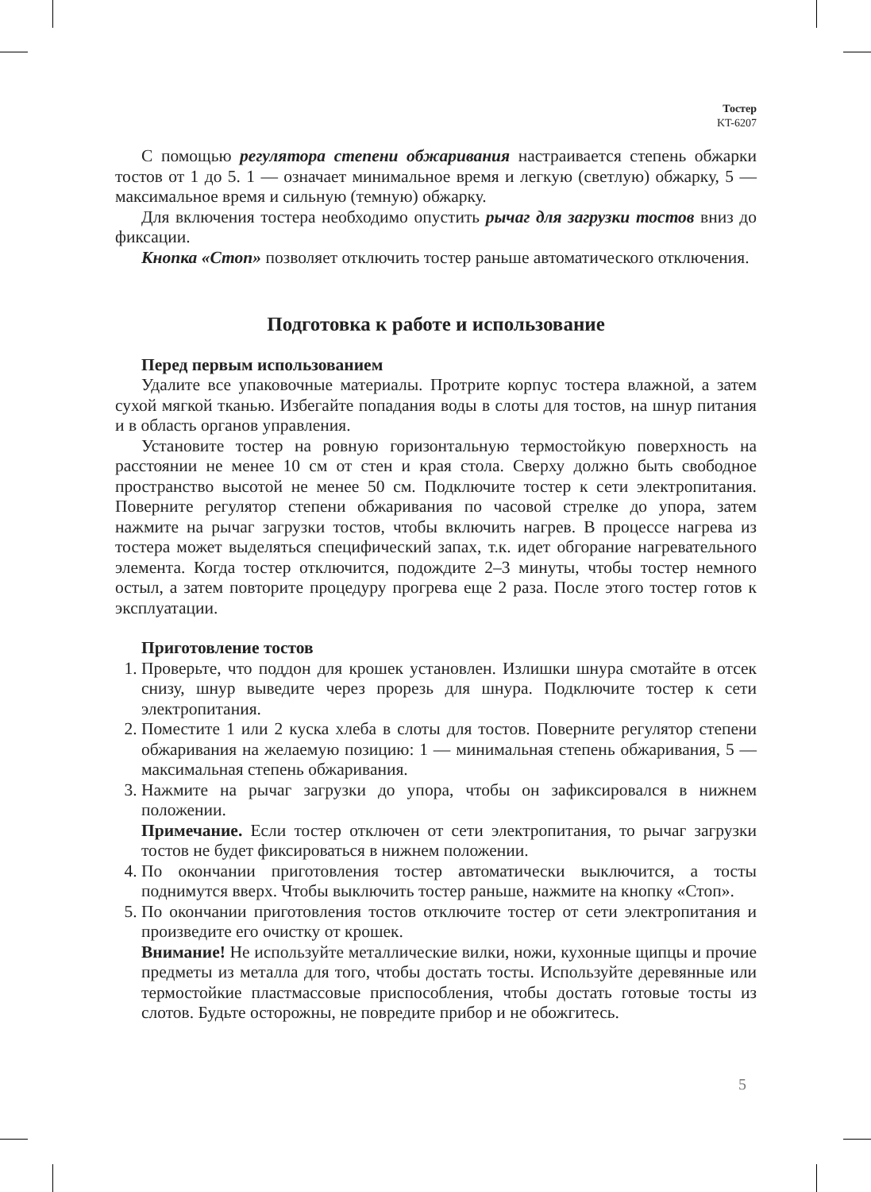Тостер
KT-6207
С помощью регулятора степени обжаривания настраивается степень обжарки тостов от 1 до 5. 1 — означает минимальное время и легкую (светлую) обжарку, 5 — максимальное время и сильную (темную) обжарку.
Для включения тостера необходимо опустить рычаг для загрузки тостов вниз до фиксации.
Кнопка «Стоп» позволяет отключить тостер раньше автоматического отключения.
Подготовка к работе и использование
Перед первым использованием
Удалите все упаковочные материалы. Протрите корпус тостера влажной, а затем сухой мягкой тканью. Избегайте попадания воды в слоты для тостов, на шнур питания и в область органов управления.
Установите тостер на ровную горизонтальную термостойкую поверхность на расстоянии не менее 10 см от стен и края стола. Сверху должно быть свободное пространство высотой не менее 50 см. Подключите тостер к сети электропитания. Поверните регулятор степени обжаривания по часовой стрелке до упора, затем нажмите на рычаг загрузки тостов, чтобы включить нагрев. В процессе нагрева из тостера может выделяться специфический запах, т.к. идет обгорание нагревательного элемента. Когда тостер отключится, подождите 2–3 минуты, чтобы тостер немного остыл, а затем повторите процедуру прогрева еще 2 раза. После этого тостер готов к эксплуатации.
Приготовление тостов
1. Проверьте, что поддон для крошек установлен. Излишки шнура смотайте в отсек снизу, шнур выведите через прорезь для шнура. Подключите тостер к сети электропитания.
2. Поместите 1 или 2 куска хлеба в слоты для тостов. Поверните регулятор степени обжаривания на желаемую позицию: 1 — минимальная степень обжаривания, 5 — максимальная степень обжаривания.
3. Нажмите на рычаг загрузки до упора, чтобы он зафиксировался в нижнем положении.
Примечание. Если тостер отключен от сети электропитания, то рычаг загрузки тостов не будет фиксироваться в нижнем положении.
4. По окончании приготовления тостер автоматически выключится, а тосты поднимутся вверх. Чтобы выключить тостер раньше, нажмите на кнопку «Стоп».
5. По окончании приготовления тостов отключите тостер от сети электропитания и произведите его очистку от крошек.
Внимание! Не используйте металлические вилки, ножи, кухонные щипцы и прочие предметы из металла для того, чтобы достать тосты. Используйте деревянные или термостойкие пластмассовые приспособления, чтобы достать готовые тосты из слотов. Будьте осторожны, не повредите прибор и не обожгитесь.
5